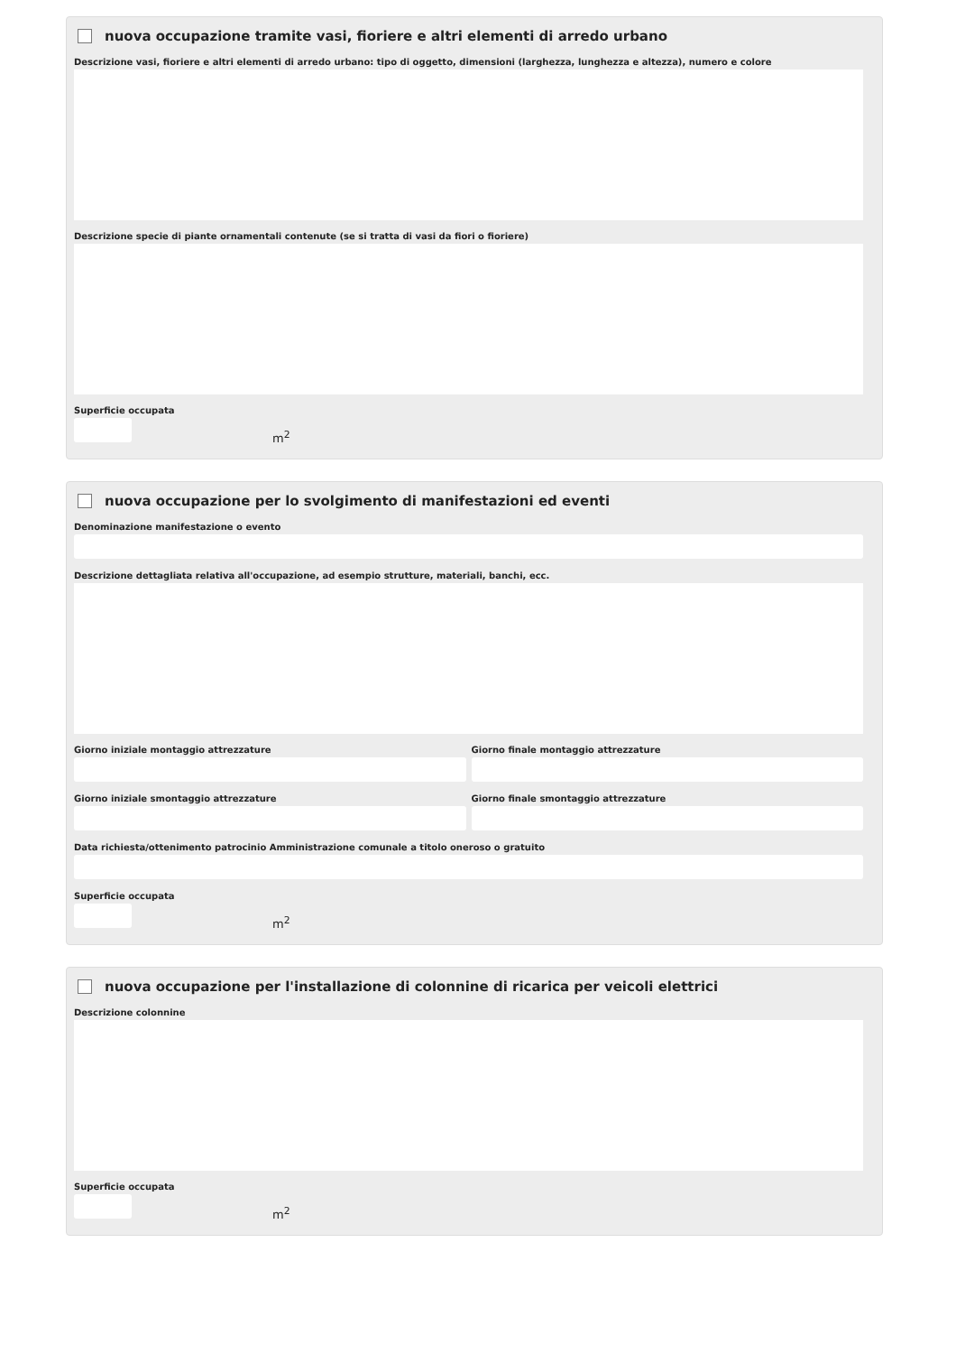nuova occupazione tramite vasi, fioriere e altri elementi di arredo urbano
Descrizione vasi, fioriere e altri elementi di arredo urbano: tipo di oggetto, dimensioni (larghezza, lunghezza e altezza), numero e colore
Descrizione specie di piante ornamentali contenute (se si tratta di vasi da fiori o fioriere)
Superficie occupata
m<sup>2</sup>
nuova occupazione per lo svolgimento di manifestazioni ed eventi
Denominazione manifestazione o evento
Descrizione dettagliata relativa all'occupazione, ad esempio strutture, materiali, banchi, ecc.
Giorno iniziale montaggio attrezzature
Giorno finale montaggio attrezzature
Giorno iniziale smontaggio attrezzature
Giorno finale smontaggio attrezzature
Data richiesta/ottenimento patrocinio Amministrazione comunale a titolo oneroso o gratuito
Superficie occupata
m<sup>2</sup>
nuova occupazione per l'installazione di colonnine di ricarica per veicoli elettrici
Descrizione colonnine
Superficie occupata
m<sup>2</sup>